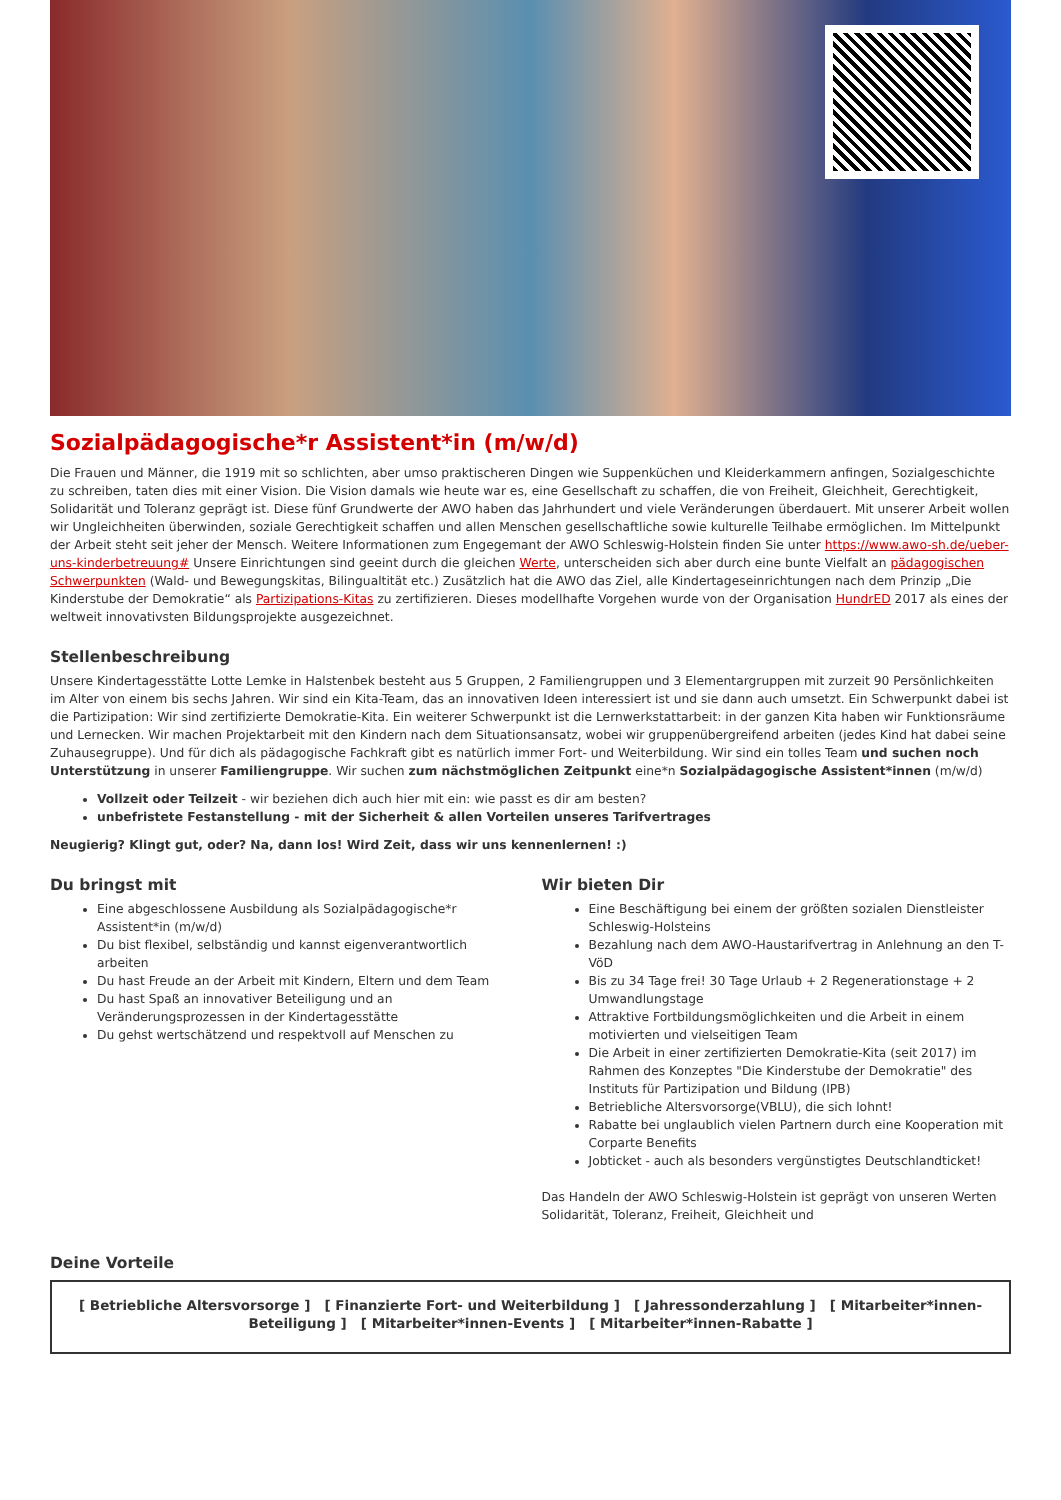Sozialpädagogische*r Assistent*in (m/w/d)
Die Frauen und Männer, die 1919 mit so schlichten, aber umso praktischeren Dingen wie Suppenküchen und Kleiderkammern anfingen, Sozialgeschichte zu schreiben, taten dies mit einer Vision. Die Vision damals wie heute war es, eine Gesellschaft zu schaffen, die von Freiheit, Gleichheit, Gerechtigkeit, Solidarität und Toleranz geprägt ist. Diese fünf Grundwerte der AWO haben das Jahrhundert und viele Veränderungen überdauert. Mit unserer Arbeit wollen wir Ungleichheiten überwinden, soziale Gerechtigkeit schaffen und allen Menschen gesellschaftliche sowie kulturelle Teilhabe ermöglichen. Im Mittelpunkt der Arbeit steht seit jeher der Mensch. Weitere Informationen zum Engegemant der AWO Schleswig-Holstein finden Sie unter https://www.awo-sh.de/ueber-uns-kinderbetreuung# Unsere Einrichtungen sind geeint durch die gleichen Werte, unterscheiden sich aber durch eine bunte Vielfalt an pädagogischen Schwerpunkten (Wald- und Bewegungskitas, Bilingualtität etc.) Zusätzlich hat die AWO das Ziel, alle Kindertageseinrichtungen nach dem Prinzip „Die Kinderstube der Demokratie“ als Partizipations-Kitas zu zertifizieren. Dieses modellhafte Vorgehen wurde von der Organisation HundrED 2017 als eines der weltweit innovativsten Bildungsprojekte ausgezeichnet.
Stellenbeschreibung
Unsere Kindertagesstätte Lotte Lemke in Halstenbek besteht aus 5 Gruppen, 2 Familiengruppen und 3 Elementargruppen mit zurzeit 90 Persönlichkeiten im Alter von einem bis sechs Jahren. Wir sind ein Kita-Team, das an innovativen Ideen interessiert ist und sie dann auch umsetzt. Ein Schwerpunkt dabei ist die Partizipation: Wir sind zertifizierte Demokratie-Kita. Ein weiterer Schwerpunkt ist die Lernwerkstattarbeit: in der ganzen Kita haben wir Funktionsräume und Lernecken. Wir machen Projektarbeit mit den Kindern nach dem Situationsansatz, wobei wir gruppenübergreifend arbeiten (jedes Kind hat dabei seine Zuhausegruppe). Und für dich als pädagogische Fachkraft gibt es natürlich immer Fort- und Weiterbildung. Wir sind ein tolles Team und suchen noch Unterstützung in unserer Familiengruppe. Wir suchen zum nächstmöglichen Zeitpunkt eine*n Sozialpädagogische Assistent*innen (m/w/d)
Vollzeit oder Teilzeit - wir beziehen dich auch hier mit ein: wie passt es dir am besten?
unbefristete Festanstellung - mit der Sicherheit & allen Vorteilen unseres Tarifvertrages
Neugierig? Klingt gut, oder? Na, dann los! Wird Zeit, dass wir uns kennenlernen! :)
Du bringst mit
Eine abgeschlossene Ausbildung als Sozialpädagogische*r Assistent*in (m/w/d)
Du bist flexibel, selbständig und kannst eigenverantwortlich arbeiten
Du hast Freude an der Arbeit mit Kindern, Eltern und dem Team
Du hast Spaß an innovativer Beteiligung und an Veränderungsprozessen in der Kindertagesstätte
Du gehst wertschätzend und respektvoll auf Menschen zu
Wir bieten Dir
Eine Beschäftigung bei einem der größten sozialen Dienstleister Schleswig-Holsteins
Bezahlung nach dem AWO-Haustarifvertrag in Anlehnung an den T-VöD
Bis zu 34 Tage frei! 30 Tage Urlaub + 2 Regenerationstage + 2 Umwandlungstage
Attraktive Fortbildungsmöglichkeiten und die Arbeit in einem motivierten und vielseitigen Team
Die Arbeit in einer zertifizierten Demokratie-Kita (seit 2017) im Rahmen des Konzeptes "Die Kinderstube der Demokratie" des Instituts für Partizipation und Bildung (IPB)
Betriebliche Altersvorsorge(VBLU), die sich lohnt!
Rabatte bei unglaublich vielen Partnern durch eine Kooperation mit Corparte Benefits
Jobticket - auch als besonders vergünstigtes Deutschlandticket!
Das Handeln der AWO Schleswig-Holstein ist geprägt von unseren Werten Solidarität, Toleranz, Freiheit, Gleichheit und
Deine Vorteile
[ Betriebliche Altersvorsorge ] [ Finanzierte Fort- und Weiterbildung ] [ Jahressonderzahlung ] [ Mitarbeiter*innen-Beteiligung ] [ Mitarbeiter*innen-Events ] [ Mitarbeiter*innen-Rabatte ]